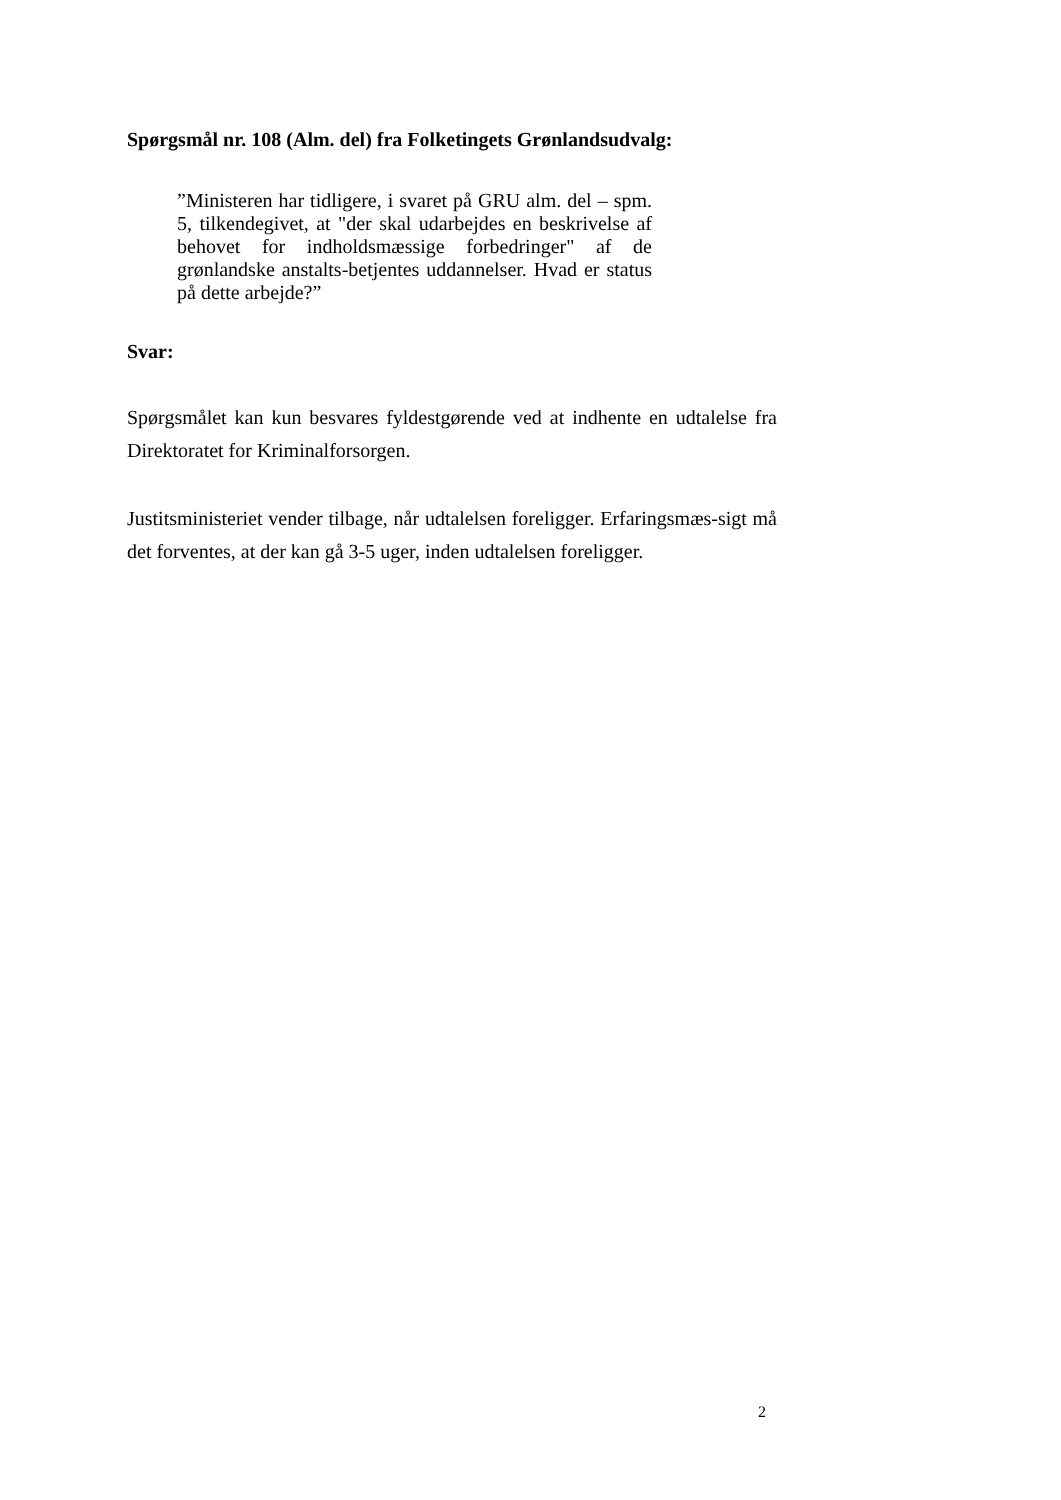Spørgsmål nr. 108 (Alm. del) fra Folketingets Grønlandsudvalg:
”Ministeren har tidligere, i svaret på GRU alm. del – spm. 5, tilkendegivet, at "der skal udarbejdes en beskrivelse af behovet for indholdsmæssige forbedringer" af de grønlandske anstalts-betjentes uddannelser. Hvad er status på dette arbejde?”
Svar:
Spørgsmålet kan kun besvares fyldestgørende ved at indhente en udtalelse fra Direktoratet for Kriminalforsorgen.
Justitsministeriet vender tilbage, når udtalelsen foreligger. Erfaringsmæs-sigt må det forventes, at der kan gå 3-5 uger, inden udtalelsen foreligger.
2